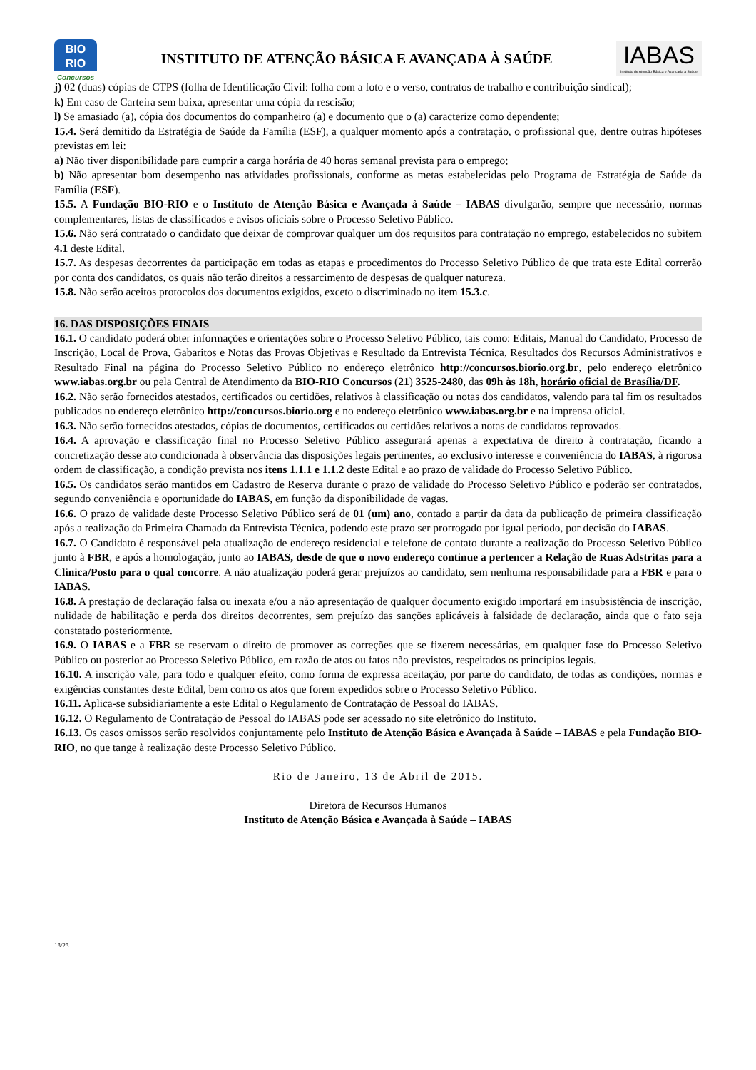BIO
RIO
Concursos
INSTITUTO DE ATENÇÃO BÁSICA E AVANÇADA À SAÚDE
IABAS
Instituto de Atenção Básica e Avançada à Saúde
j) 02 (duas) cópias de CTPS (folha de Identificação Civil: folha com a foto e o verso, contratos de trabalho e contribuição sindical);
k) Em caso de Carteira sem baixa, apresentar uma cópia da rescisão;
l) Se amasiado (a), cópia dos documentos do companheiro (a) e documento que o (a) caracterize como dependente;
15.4. Será demitido da Estratégia de Saúde da Família (ESF), a qualquer momento após a contratação, o profissional que, dentre outras hipóteses previstas em lei:
a) Não tiver disponibilidade para cumprir a carga horária de 40 horas semanal prevista para o emprego;
b) Não apresentar bom desempenho nas atividades profissionais, conforme as metas estabelecidas pelo Programa de Estratégia de Saúde da Família (ESF).
15.5. A Fundação BIO-RIO e o Instituto de Atenção Básica e Avançada à Saúde – IABAS divulgarão, sempre que necessário, normas complementares, listas de classificados e avisos oficiais sobre o Processo Seletivo Público.
15.6. Não será contratado o candidato que deixar de comprovar qualquer um dos requisitos para contratação no emprego, estabelecidos no subitem 4.1 deste Edital.
15.7. As despesas decorrentes da participação em todas as etapas e procedimentos do Processo Seletivo Público de que trata este Edital correrão por conta dos candidatos, os quais não terão direitos a ressarcimento de despesas de qualquer natureza.
15.8. Não serão aceitos protocolos dos documentos exigidos, exceto o discriminado no item 15.3.c.
16. DAS DISPOSIÇÕES FINAIS
16.1. O candidato poderá obter informações e orientações sobre o Processo Seletivo Público, tais como: Editais, Manual do Candidato, Processo de Inscrição, Local de Prova, Gabaritos e Notas das Provas Objetivas e Resultado da Entrevista Técnica, Resultados dos Recursos Administrativos e Resultado Final na página do Processo Seletivo Público no endereço eletrônico http://concursos.biorio.org.br, pelo endereço eletrônico www.iabas.org.br ou pela Central de Atendimento da BIO-RIO Concursos (21) 3525-2480, das 09h às 18h, horário oficial de Brasília/DF.
16.2. Não serão fornecidos atestados, certificados ou certidões, relativos à classificação ou notas dos candidatos, valendo para tal fim os resultados publicados no endereço eletrônico http://concursos.biorio.org e no endereço eletrônico www.iabas.org.br e na imprensa oficial.
16.3. Não serão fornecidos atestados, cópias de documentos, certificados ou certidões relativos a notas de candidatos reprovados.
16.4. A aprovação e classificação final no Processo Seletivo Público assegurará apenas a expectativa de direito à contratação, ficando a concretização desse ato condicionada à observância das disposições legais pertinentes, ao exclusivo interesse e conveniência do IABAS, à rigorosa ordem de classificação, a condição prevista nos itens 1.1.1 e 1.1.2 deste Edital e ao prazo de validade do Processo Seletivo Público.
16.5. Os candidatos serão mantidos em Cadastro de Reserva durante o prazo de validade do Processo Seletivo Público e poderão ser contratados, segundo conveniência e oportunidade do IABAS, em função da disponibilidade de vagas.
16.6. O prazo de validade deste Processo Seletivo Público será de 01 (um) ano, contado a partir da data da publicação de primeira classificação após a realização da Primeira Chamada da Entrevista Técnica, podendo este prazo ser prorrogado por igual período, por decisão do IABAS.
16.7. O Candidato é responsável pela atualização de endereço residencial e telefone de contato durante a realização do Processo Seletivo Público junto à FBR, e após a homologação, junto ao IABAS, desde de que o novo endereço continue a pertencer a Relação de Ruas Adstritas para a Clinica/Posto para o qual concorre. A não atualização poderá gerar prejuízos ao candidato, sem nenhuma responsabilidade para a FBR e para o IABAS.
16.8. A prestação de declaração falsa ou inexata e/ou a não apresentação de qualquer documento exigido importará em insubsistência de inscrição, nulidade de habilitação e perda dos direitos decorrentes, sem prejuízo das sanções aplicáveis à falsidade de declaração, ainda que o fato seja constatado posteriormente.
16.9. O IABAS e a FBR se reservam o direito de promover as correções que se fizerem necessárias, em qualquer fase do Processo Seletivo Público ou posterior ao Processo Seletivo Público, em razão de atos ou fatos não previstos, respeitados os princípios legais.
16.10. A inscrição vale, para todo e qualquer efeito, como forma de expressa aceitação, por parte do candidato, de todas as condições, normas e exigências constantes deste Edital, bem como os atos que forem expedidos sobre o Processo Seletivo Público.
16.11. Aplica-se subsidiariamente a este Edital o Regulamento de Contratação de Pessoal do IABAS.
16.12. O Regulamento de Contratação de Pessoal do IABAS pode ser acessado no site eletrônico do Instituto.
16.13. Os casos omissos serão resolvidos conjuntamente pelo Instituto de Atenção Básica e Avançada à Saúde – IABAS e pela Fundação BIO-RIO, no que tange à realização deste Processo Seletivo Público.
Rio de Janeiro, 13 de Abril de 2015.
Diretora de Recursos Humanos
Instituto de Atenção Básica e Avançada à Saúde – IABAS
13/23